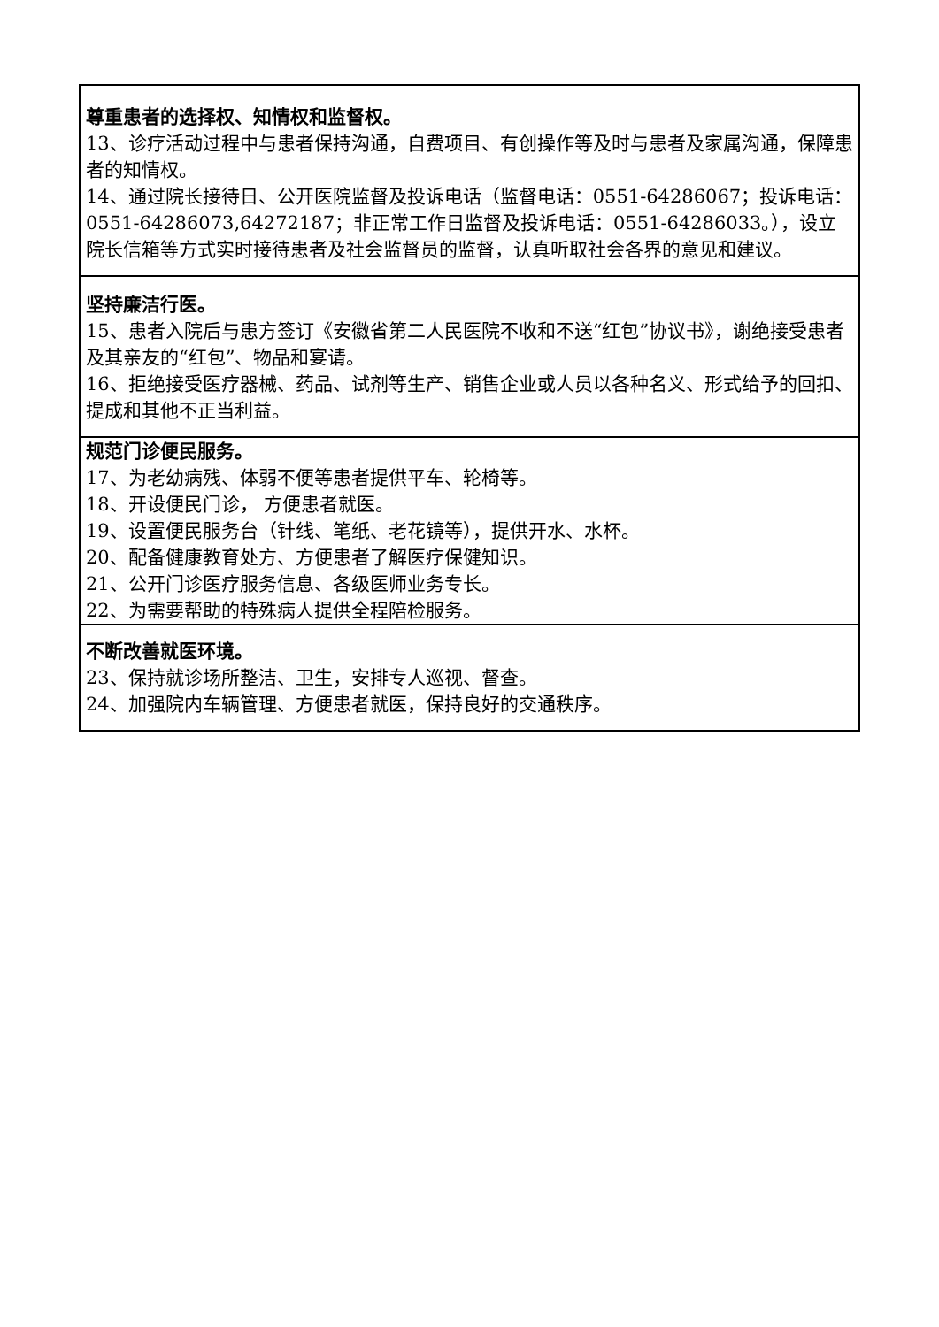| 尊重患者的选择权、知情权和监督权。 13、诊疗活动过程中与患者保持沟通，自费项目、有创操作等及时与患者及家属沟通，保障患者的知情权。 14、通过院长接待日、公开医院监督及投诉电话（监督电话：0551-64286067；投诉电话：0551-64286073,64272187；非正常工作日监督及投诉电话：0551-64286033。），设立院长信箱等方式实时接待患者及社会监督员的监督，认真听取社会各界的意见和建议。 |
| 坚持廉洁行医。 15、患者入院后与患方签订《安徽省第二人民医院不收和不送“红包”协议书》，谢绝接受患者及其亲友的“红包”、物品和宴请。 16、拒绝接受医疗器械、药品、试剂等生产、销售企业或人员以各种名义、形式给予的回扣、提成和其他不正当利益。 |
| 规范门诊便民服务。 17、为老幼病残、体弱不便等患者提供平车、轮椅等。 18、开设便民门诊， 方便患者就医。 19、设置便民服务台（针线、笔纸、老花镜等），提供开水、水杯。 20、配备健康教育处方、方便患者了解医疗保健知识。 21、公开门诊医疗服务信息、各级医师业务专长。 22、为需要帮助的特殊病人提供全程陪检服务。 |
| 不断改善就医环境。 23、保持就诊场所整洁、卫生，安排专人巡视、督查。 24、加强院内车辆管理、方便患者就医，保持良好的交通秩序。 |